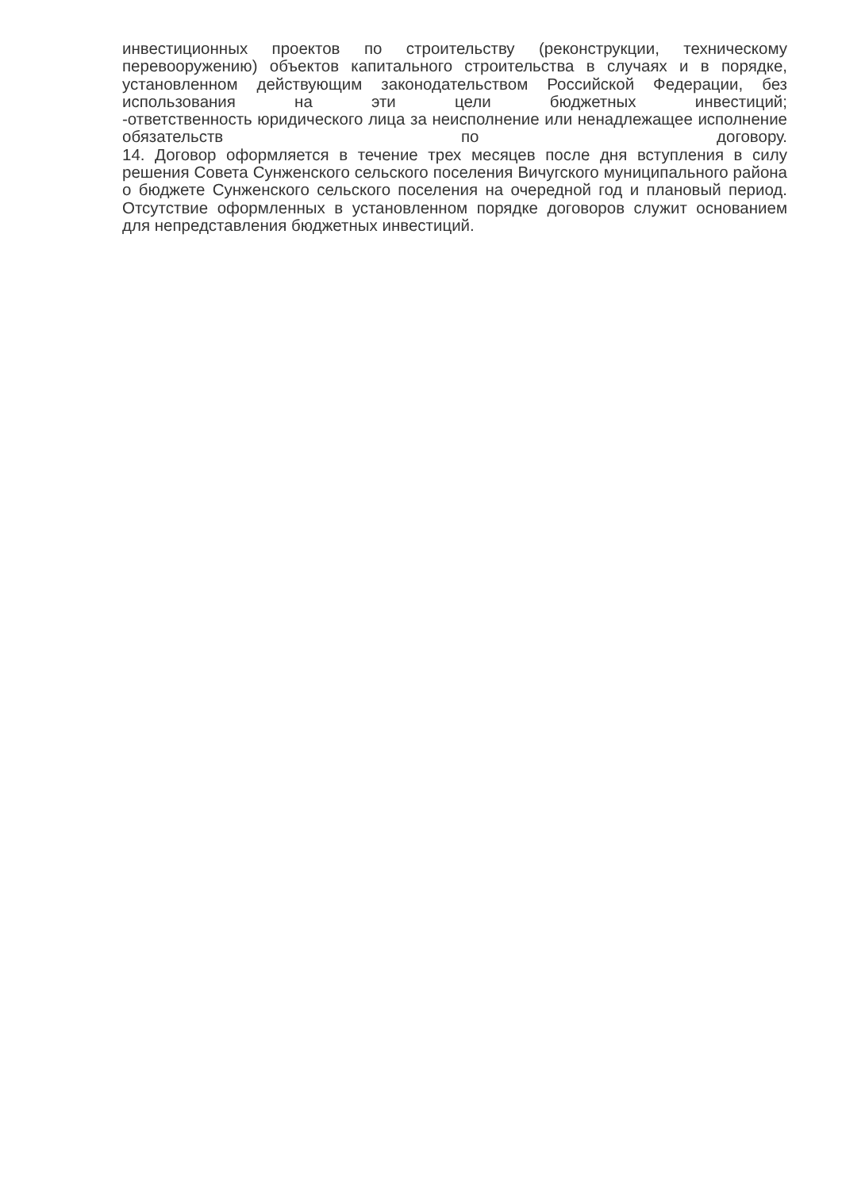инвестиционных проектов по строительству (реконструкции, техническому перевооружению) объектов капитального строительства в случаях и в порядке, установленном действующим законодательством Российской Федерации, без использования на эти цели бюджетных инвестиций;
-ответственность юридического лица за неисполнение или ненадлежащее исполнение обязательств по договору.
14. Договор оформляется в течение трех месяцев после дня вступления в силу решения Совета Сунженского сельского поселения Вичугского муниципального района о бюджете Сунженского сельского поселения на очередной год и плановый период. Отсутствие оформленных в установленном порядке договоров служит основанием для непредставления бюджетных инвестиций.